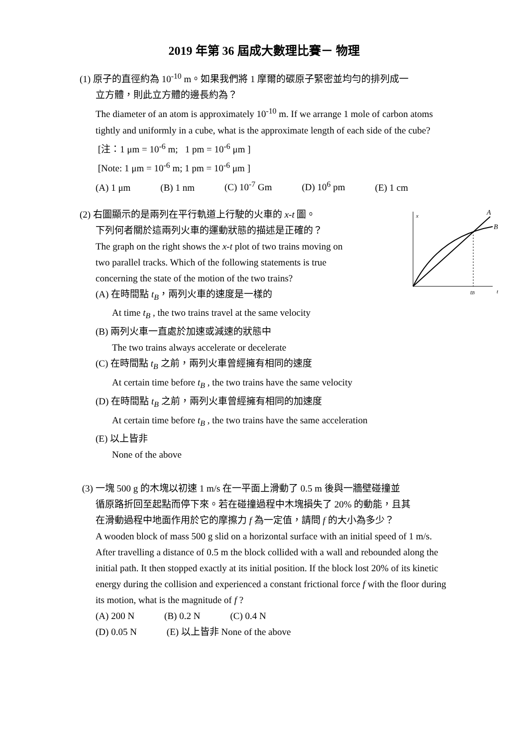2019 年第 36 屆成大數理比賽－ 物理
(1) 原子的直徑約為 10<sup>-10</sup> m。如果我們將 1 摩爾的碳原子緊密並均勻的排列成一
立方體，則此立方體的邊長約為？
The diameter of an atom is approximately 10<sup>-10</sup> m. If we arrange 1 mole of carbon atoms tightly and uniformly in a cube, what is the approximate length of each side of the cube?
[注：1 μm = 10<sup>-6</sup> m; 1 pm = 10<sup>-6</sup> μm ]
[Note: 1 μm = 10<sup>-6</sup> m; 1 pm = 10<sup>-6</sup> μm ]
(A) 1 μm (B) 1 nm (C) 10<sup>-7</sup> Gm (D) 10<sup>6</sup> pm (E) 1 cm
x
A
B
tB
t
(2) 右圖顯示的是兩列在平行軌道上行駛的火車的 x-t 圖。
下列何者關於這兩列火車的運動狀態的描述是正確的？
The graph on the right shows the x-t plot of two trains moving on
two parallel tracks. Which of the following statements is true
concerning the state of the motion of the two trains?
(A) 在時間點 t<sub>B</sub>，兩列火車的速度是一樣的
At time t<sub>B</sub> , the two trains travel at the same velocity
(B) 兩列火車一直處於加速或減速的狀態中
The two trains always accelerate or decelerate
(C) 在時間點 t<sub>B</sub> 之前，兩列火車曾經擁有相同的速度
At certain time before t<sub>B</sub> , the two trains have the same velocity
(D) 在時間點 t<sub>B</sub> 之前，兩列火車曾經擁有相同的加速度
At certain time before t<sub>B</sub> , the two trains have the same acceleration
(E) 以上皆非
None of the above
(3) 一塊 500 g 的木塊以初速 1 m/s 在一平面上滑動了 0.5 m 後與一牆壁碰撞並
循原路折回至起點而停下來。若在碰撞過程中木塊損失了 20% 的動能，且其
在滑動過程中地面作用於它的摩擦力 f 為一定值，請問 f 的大小為多少？
A wooden block of mass 500 g slid on a horizontal surface with an initial speed of 1 m/s. After travelling a distance of 0.5 m the block collided with a wall and rebounded along the initial path. It then stopped exactly at its initial position. If the block lost 20% of its kinetic energy during the collision and experienced a constant frictional force f with the floor during its motion, what is the magnitude of f ?
(A) 200 N (B) 0.2 N (C) 0.4 N
(D) 0.05 N (E) 以上皆非 None of the above